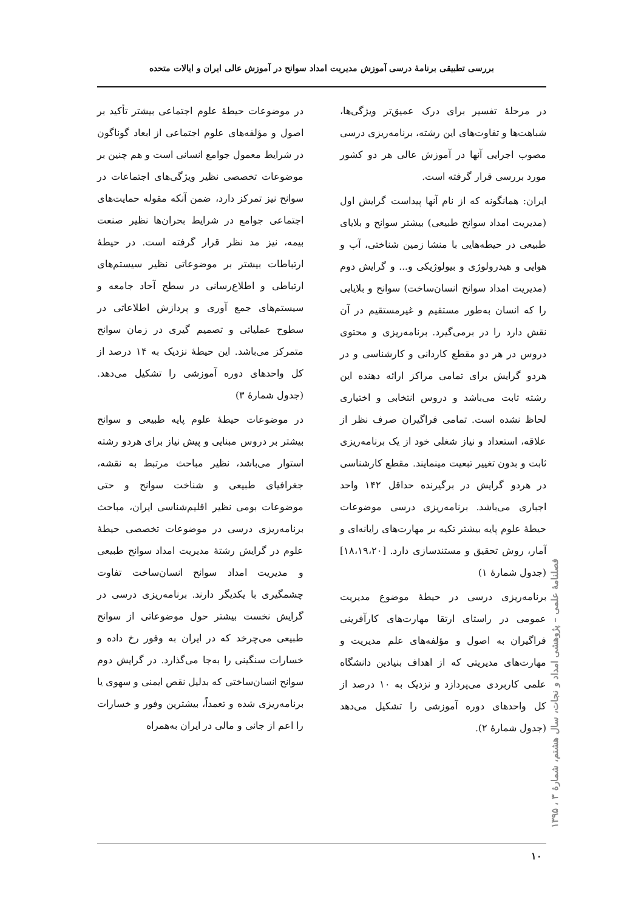بررسی تطبیقی برنامهٔ درسی آموزش مدیریت امداد سوانح در آموزش عالی ایران و ایالات متحده
در مرحلهٔ تفسیر برای درک عمیق‌تر ویژگی‌ها، شباهت‌ها و تفاوت‌های این رشته، برنامه‌ریزی درسی مصوب اجرایی آنها در آموزش عالی هر دو کشور مورد بررسی قرار گرفته است.
ایران: همانگونه که از نام آنها پیداست گرایش اول (مدیریت امداد سوانح طبیعی) بیشتر سوانح و بلایای طبیعی در حیطه‌هایی با منشا زمین شناختی، آب و هوایی و هیدرولوژی و بیولوژیکی و... و گرایش دوم (مدیریت امداد سوانح انسان‌ساخت) سوانح و بلایایی را که انسان به‌طور مستقیم و غیرمستقیم در آن نقش دارد را در برمی‌گیرد. برنامه‌ریزی و محتوی دروس در هر دو مقطع کاردانی و کارشناسی و در هردو گرایش برای تمامی مراکز ارائه دهنده این رشته ثابت می‌باشد و دروس انتخابی و اختیاری لحاظ نشده است. تمامی فراگیران صرف نظر از علاقه، استعداد و نیاز شغلی خود از یک برنامه‌ریزی ثابت و بدون تغییر تبعیت مینمایند. مقطع کارشناسی در هردو گرایش در برگیرنده حداقل ۱۴۲ واحد اجباری می‌باشد. برنامه‌ریزی درسی موضوعات حیطهٔ علوم پایه بیشتر تکیه بر مهارت‌های رایانه‌ای و آمار، روش تحقیق و مستندسازی دارد. [۱۸،۱۹،۲۰] (جدول شمارهٔ ۱)
برنامه‌ریزی درسی در حیطهٔ موضوع مدیریت عمومی در راستای ارتقا مهارت‌های کارآفرینی فراگیران به اصول و مؤلفه‌های علم مدیریت و مهارت‌های مدیریتی که از اهداف بنیادین دانشگاه علمی کاربردی می‌پردازد و نزدیک به ۱۰ درصد از کل واحدهای دوره آموزشی را تشکیل می‌دهد (جدول شمارهٔ ۲).
در موضوعات حیطهٔ علوم اجتماعی بیشتر تأکید بر اصول و مؤلفه‌های علوم اجتماعی از ابعاد گوناگون در شرایط معمول جوامع انسانی است و هم چنین بر موضوعات تخصصی نظیر ویژگی‌های اجتماعات در سوانح نیز تمرکز دارد، ضمن آنکه مقوله حمایت‌های اجتماعی جوامع در شرایط بحران‌ها نظیر صنعت بیمه، نیز مد نظر قرار گرفته است. در حیطهٔ ارتباطات بیشتر بر موضوعاتی نظیر سیستم‌های ارتباطی و اطلاع‌رسانی در سطح آحاد جامعه و سیستم‌های جمع آوری و پردازش اطلاعاتی در سطوح عملیاتی و تصمیم گیری در زمان سوانح متمرکز می‌باشد. این حیطهٔ نزدیک به ۱۴ درصد از کل واحدهای دوره آموزشی را تشکیل می‌دهد. (جدول شمارهٔ ۳)
در موضوعات حیطهٔ علوم پایه طبیعی و سوانح بیشتر بر دروس مبنایی و پیش نیاز برای هردو رشته استوار می‌باشد، نظیر مباحث مرتبط به نقشه، جغرافیای طبیعی و شناخت سوانح و حتی موضوعات بومی نظیر اقلیم‌شناسی ایران، مباحث برنامه‌ریزی درسی در موضوعات تخصصی حیطهٔ علوم در گرایش رشتهٔ مدیریت امداد سوانح طبیعی و مدیریت امداد سوانح انسان‌ساخت تفاوت چشمگیری با یکدیگر دارند. برنامه‌ریزی درسی در گرایش نخست بیشتر حول موضوعاتی از سوانح طبیعی می‌چرخد که در ایران به وفور رخ داده و خسارات سنگینی را به‌جا می‌گذارد. در گرایش دوم سوانح انسان‌ساختی که بدلیل نقص ایمنی و سهوی یا برنامه‌ریزی شده و تعمداً، بیشترین وفور و خسارات را اعم از جانی و مالی در ایران به‌همراه
۱۰
فصلنامهٔ علمی – پژوهشی امداد و نجات، سال هشتم، شمارهٔ ۳ ، ۱۳۹۵